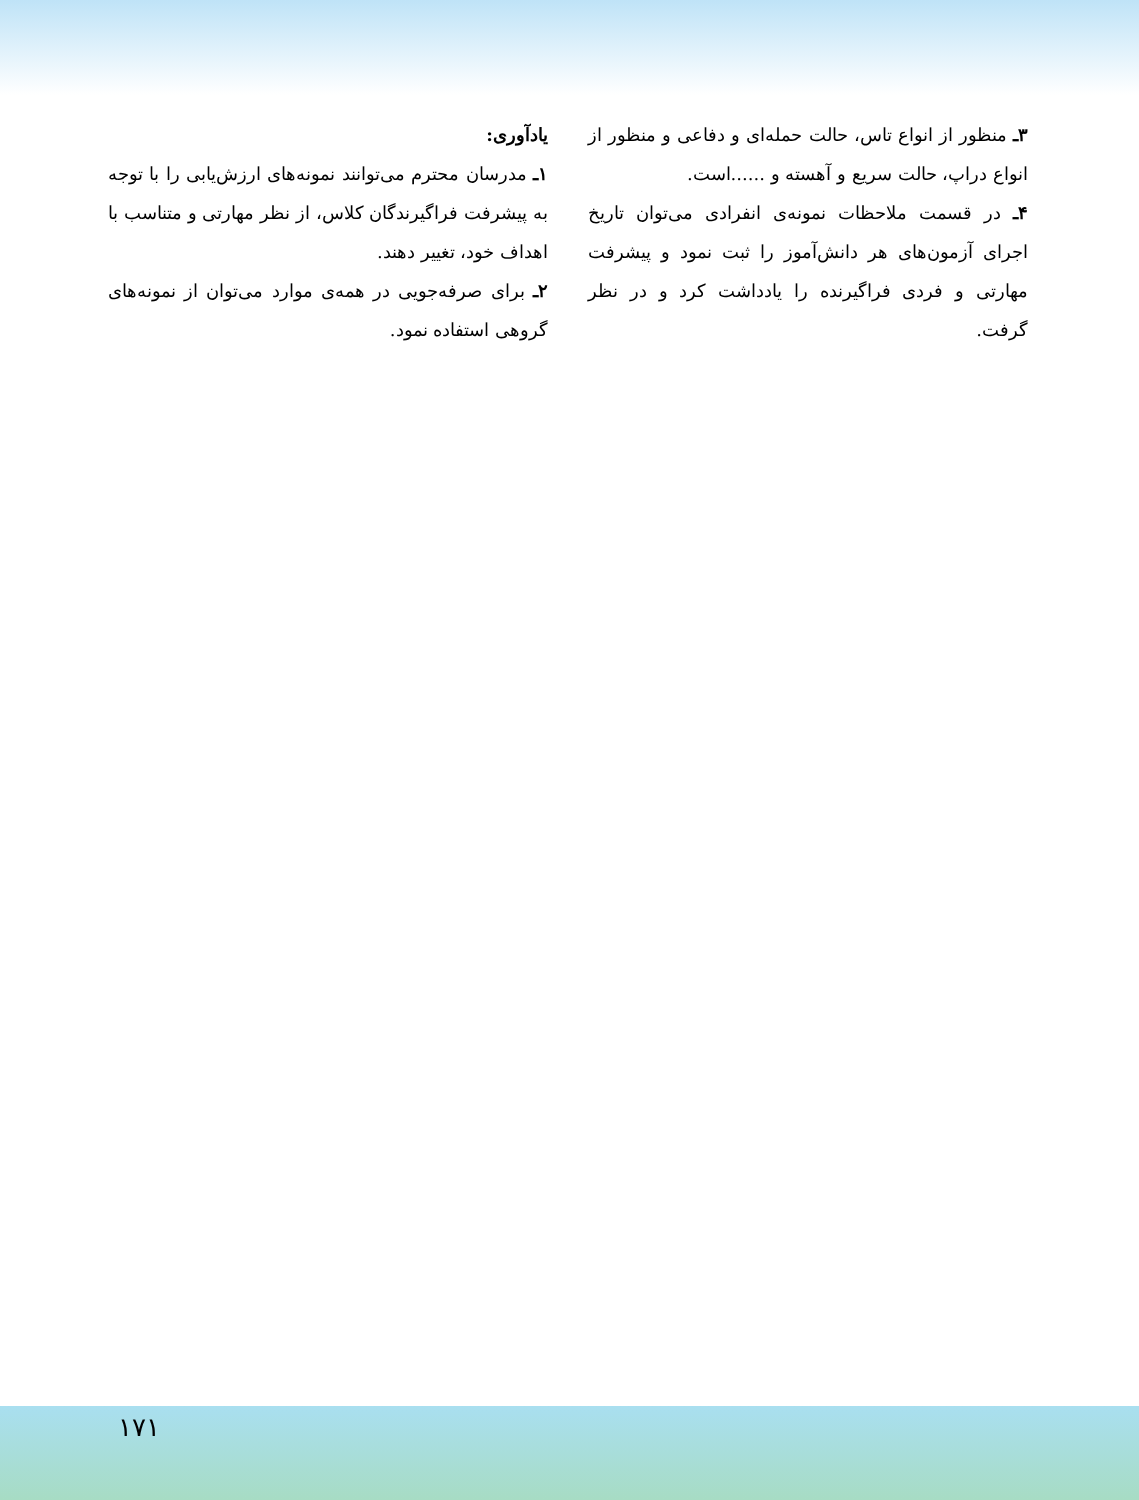یادآوری:
۱ـ مدرسان محترم می‌توانند نمونه‌های ارزش‌یابی را با توجه به پیشرفت فراگیرندگان کلاس، از نظر مهارتی و متناسب با اهداف خود، تغییر دهند.
۲ـ برای صرفه‌جویی در همه‌ی موارد می‌توان از نمونه‌های گروهی استفاده نمود.
۳ـ منظور از انواع تاس، حالت حمله‌ای و دفاعی و منظور از انواع دراپ، حالت سریع و آهسته و ......است.
۴ـ در قسمت ملاحظات نمونه‌ی انفرادی می‌توان تاریخ اجرای آزمون‌های هر دانش‌آموز را ثبت نمود و پیشرفت مهارتی و فردی فراگیرنده را یادداشت کرد و در نظر گرفت.
۱۷۱